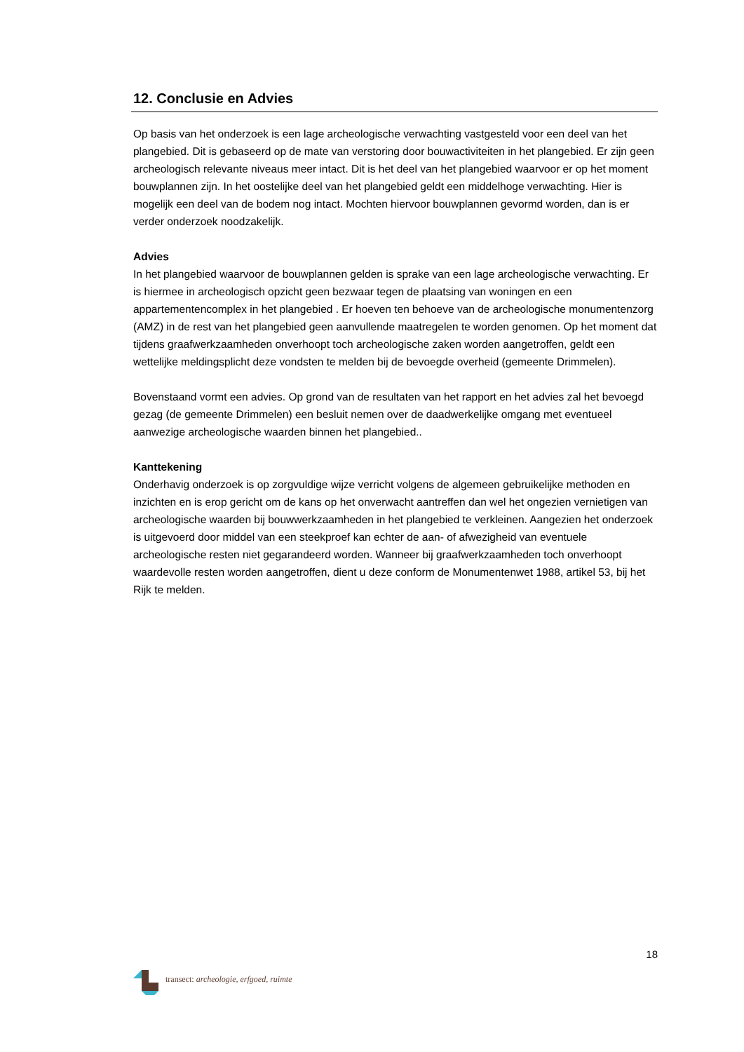12. Conclusie en Advies
Op basis van het onderzoek is een lage archeologische verwachting vastgesteld voor een deel van het plangebied. Dit is gebaseerd op de mate van verstoring door bouwactiviteiten in het plangebied. Er zijn geen archeologisch relevante niveaus meer intact. Dit is het deel van het plangebied waarvoor er op het moment bouwplannen zijn. In het oostelijke deel van het plangebied geldt een middelhoge verwachting. Hier is mogelijk een deel van de bodem nog intact. Mochten hiervoor bouwplannen gevormd worden, dan is er verder onderzoek noodzakelijk.
Advies
In het plangebied waarvoor de bouwplannen gelden is sprake van een lage archeologische verwachting. Er is hiermee in archeologisch opzicht geen bezwaar tegen de plaatsing van woningen en een appartementencomplex in het plangebied . Er hoeven ten behoeve van de archeologische monumentenzorg (AMZ) in de rest van het plangebied geen aanvullende maatregelen te worden genomen. Op het moment dat tijdens graafwerkzaamheden onverhoopt toch archeologische zaken worden aangetroffen, geldt een wettelijke meldingsplicht deze vondsten te melden bij de bevoegde overheid (gemeente Drimmelen).
Bovenstaand vormt een advies. Op grond van de resultaten van het rapport en het advies zal het bevoegd gezag (de gemeente Drimmelen) een besluit nemen over de daadwerkelijke omgang met eventueel aanwezige archeologische waarden binnen het plangebied..
Kanttekening
Onderhavig onderzoek is op zorgvuldige wijze verricht volgens de algemeen gebruikelijke methoden en inzichten en is erop gericht om de kans op het onverwacht aantreffen dan wel het ongezien vernietigen van archeologische waarden bij bouwwerkzaamheden in het plangebied te verkleinen. Aangezien het onderzoek is uitgevoerd door middel van een steekproef kan echter de aan- of afwezigheid van eventuele archeologische resten niet gegarandeerd worden. Wanneer bij graafwerkzaamheden toch onverhoopt waardevolle resten worden aangetroffen, dient u deze conform de Monumentenwet 1988, artikel 53, bij het Rijk te melden.
18
transect: archeologie, erfgoed, ruimte